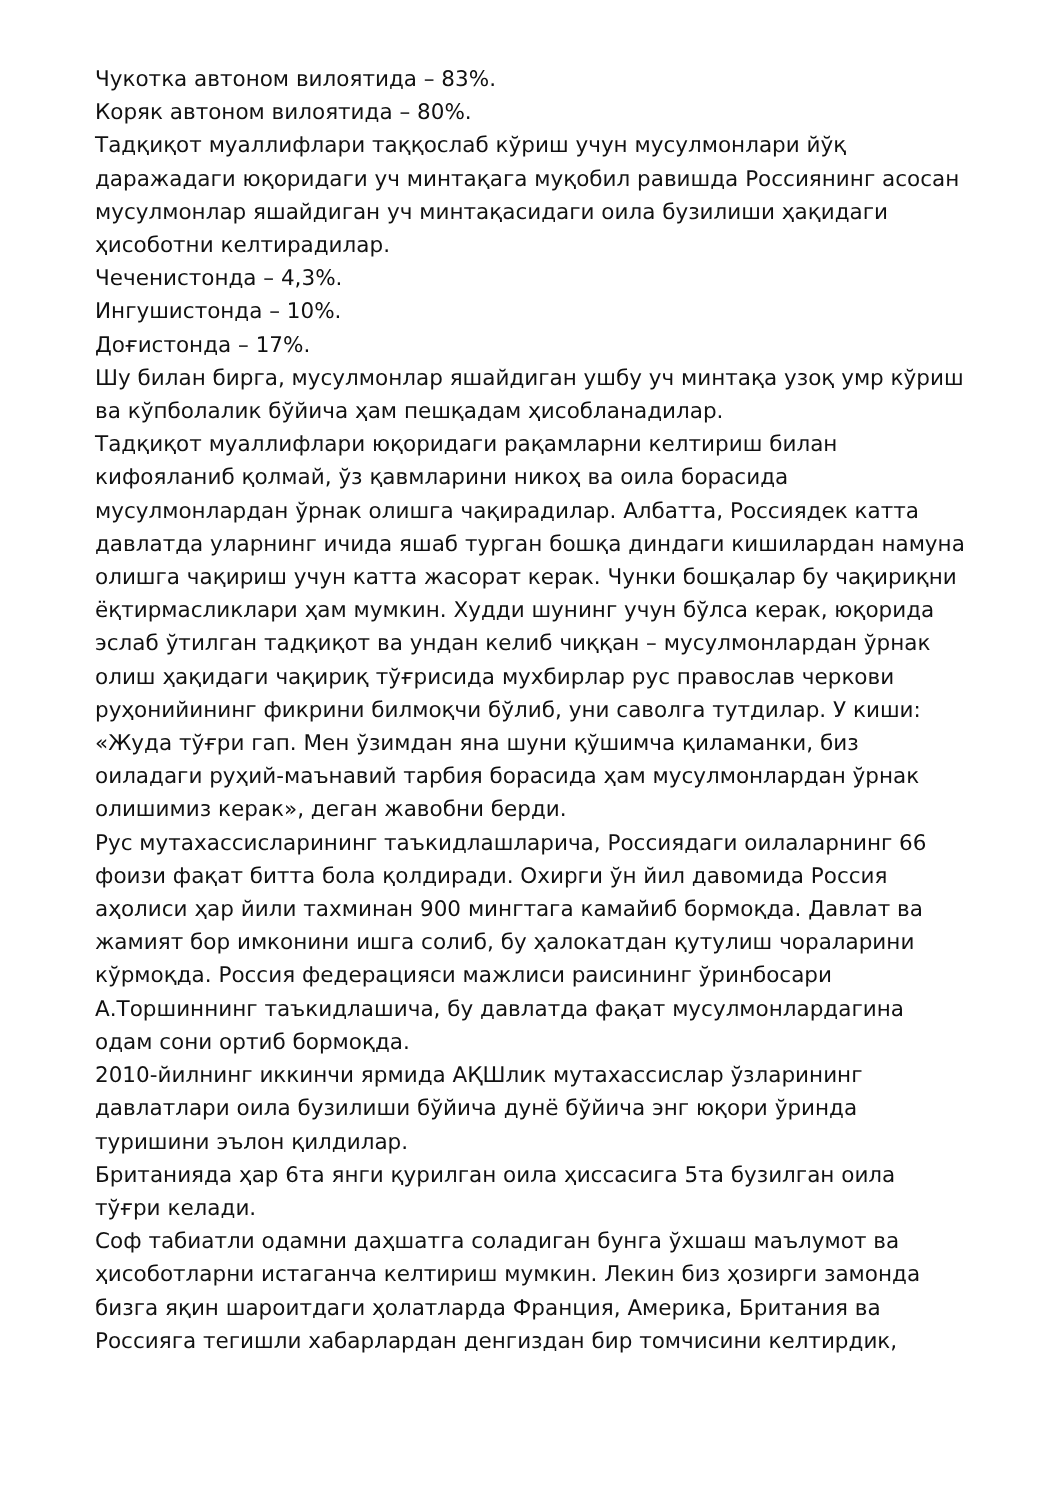Чукотка автоном вилоятида – 83%.
Коряк автоном вилоятида – 80%.
Тадқиқот муаллифлари таққослаб кўриш учун мусулмонлари йўқ даражадаги юқоридаги уч минтақага муқобил равишда Россиянинг асосан мусулмонлар яшайдиган уч минтақасидаги оила бузилиши ҳақидаги ҳисоботни келтирадилар.
Чеченистонда – 4,3%.
Ингушистонда – 10%.
Доғистонда – 17%.
Шу билан бирга, мусулмонлар яшайдиган ушбу уч минтақа узоқ умр кўриш ва кўпболалик бўйича ҳам пешқадам ҳисобланадилар.
Тадқиқот муаллифлари юқоридаги рақамларни келтириш билан кифояланиб қолмай, ўз қавмларини никоҳ ва оила борасида мусулмонлардан ўрнак олишга чақирадилар. Албатта, Россиядек катта давлатда уларнинг ичида яшаб турган бошқа диндаги кишилардан намуна олишга чақириш учун катта жасорат керак. Чунки бошқалар бу чақириқни ёқтирмасликлари ҳам мумкин. Худди шунинг учун бўлса керак, юқорида эслаб ўтилган тадқиқот ва ундан келиб чиққан – мусулмонлардан ўрнак олиш ҳақидаги чақириқ тўғрисида мухбирлар рус православ черкови руҳонийининг фикрини билмоқчи бўлиб, уни саволга тутдилар. У киши: «Жуда тўғри гап. Мен ўзимдан яна шуни қўшимча қиламанки, биз оиладаги руҳий-маънавий тарбия борасида ҳам мусулмонлардан ўрнак олишимиз керак», деган жавобни берди.
Рус мутахассисларининг таъкидлашларича, Россиядаги оилаларнинг 66 фоизи фақат битта бола қолдиради. Охирги ўн йил давомида Россия аҳолиси ҳар йили тахминан 900 мингтага камайиб бормоқда. Давлат ва жамият бор имконини ишга солиб, бу ҳалокатдан қутулиш чораларини кўрмоқда. Россия федерацияси мажлиси раисининг ўринбосари А.Торшиннинг таъкидлашича, бу давлатда фақат мусулмонлардагина одам сони ортиб бормоқда.
2010-йилнинг иккинчи ярмида АҚШлик мутахассислар ўзларининг давлатлари оила бузилиши бўйича дунё бўйича энг юқори ўринда туришини эълон қилдилар.
Британияда ҳар 6та янги қурилган оила ҳиссасига 5та бузилган оила тўғри келади.
Соф табиатли одамни даҳшатга соладиган бунга ўхшаш маълумот ва ҳисоботларни истаганча келтириш мумкин. Лекин биз ҳозирги замонда бизга яқин шароитдаги ҳолатларда Франция, Америка, Британия ва Россияга тегишли хабарлардан денгиздан бир томчисини келтирдик,